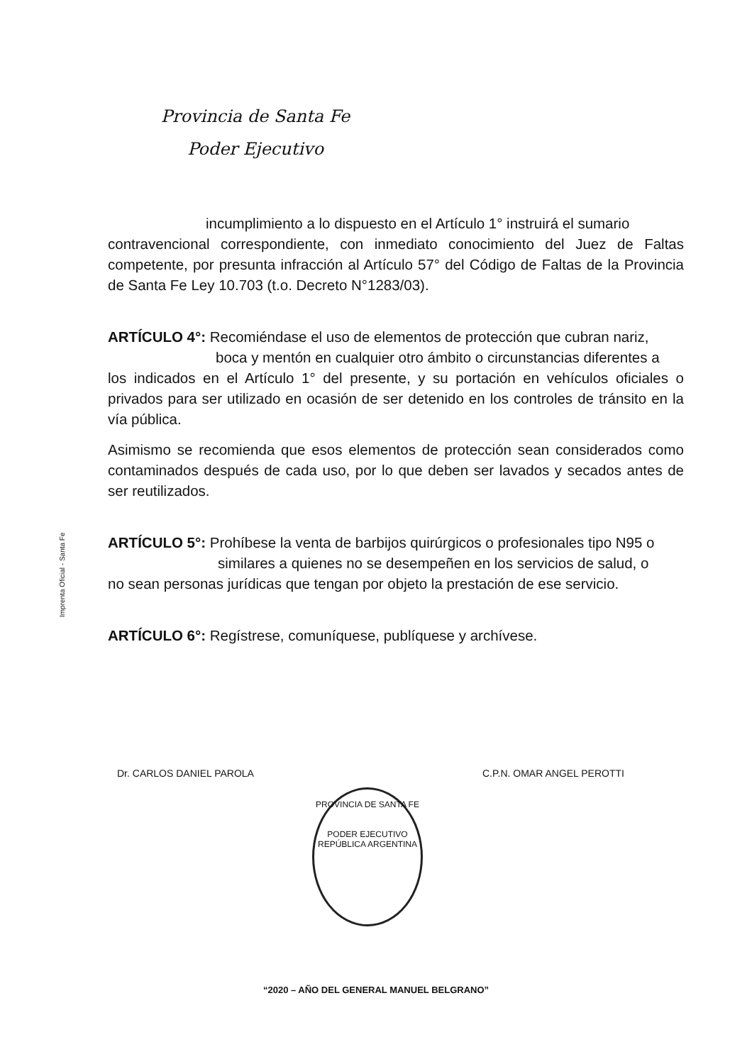Provincia de Santa Fe
Poder Ejecutivo
Imprenta Oficial - Santa Fe
incumplimiento a lo dispuesto en el Artículo 1° instruirá el sumario
contravencional correspondiente, con inmediato conocimiento del Juez de Faltas competente, por presunta infracción al Artículo 57° del Código de Faltas de la Provincia de Santa Fe Ley 10.703 (t.o. Decreto N°1283/03).
ARTÍCULO 4°: Recomiéndase el uso de elementos de protección que cubran nariz,
boca y mentón en cualquier otro ámbito o circunstancias diferentes a
los indicados en el Artículo 1° del presente, y su portación en vehículos oficiales o privados para ser utilizado en ocasión de ser detenido en los controles de tránsito en la vía pública.
Asimismo se recomienda que esos elementos de protección sean considerados como contaminados después de cada uso, por lo que deben ser lavados y secados antes de ser reutilizados.
ARTÍCULO 5°: Prohíbese la venta de barbijos quirúrgicos o profesionales tipo N95 o
similares a quienes no se desempeñen en los servicios de salud, o
no sean personas jurídicas que tengan por objeto la prestación de ese servicio.
ARTÍCULO 6°: Regístrese, comuníquese, publíquese y archívese.
Dr. CARLOS DANIEL PAROLA C.P.N. OMAR ANGEL PEROTTI
PROVINCIA DE SANTA FE
PODER EJECUTIVO
REPÚBLICA ARGENTINA
“2020 – AÑO DEL GENERAL MANUEL BELGRANO”